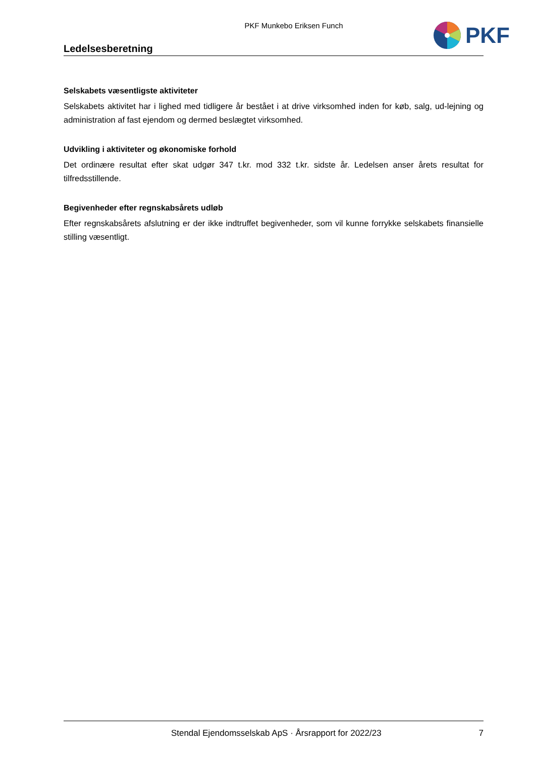PKF Munkebo Eriksen Funch
PKF
Ledelsesberetning
Selskabets væsentligste aktiviteter
Selskabets aktivitet har i lighed med tidligere år bestået i at drive virksomhed inden for køb, salg, ud-lejning og administration af fast ejendom og dermed beslægtet virksomhed.
Udvikling i aktiviteter og økonomiske forhold
Det ordinære resultat efter skat udgør 347 t.kr. mod 332 t.kr. sidste år. Ledelsen anser årets resultat for tilfredsstillende.
Begivenheder efter regnskabsårets udløb
Efter regnskabsårets afslutning er der ikke indtruffet begivenheder, som vil kunne forrykke selskabets finansielle stilling væsentligt.
Stendal Ejendomsselskab ApS · Årsrapport for 2022/23
7